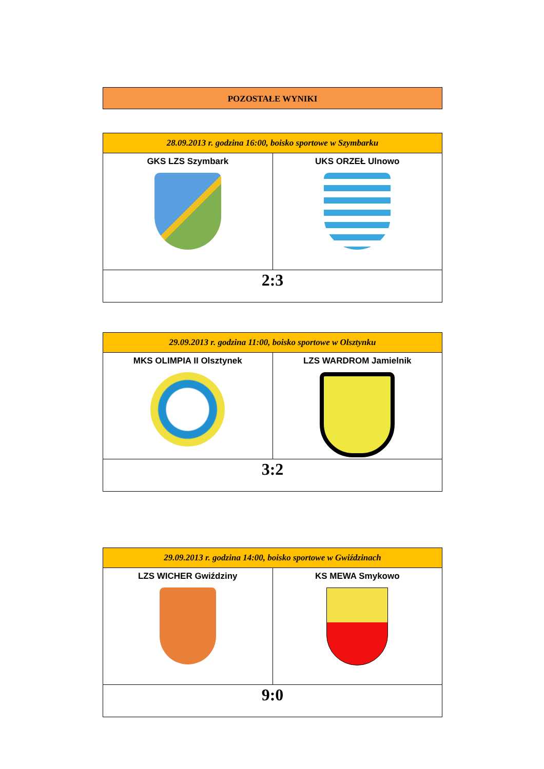POZOSTAŁE WYNIKI
| 28.09.2013 r. godzina 16:00, boisko sportowe w Szymbarku | |
| --- | --- |
| GKS LZS Szymbark | UKS ORZEŁ Ulnowo |
| 2:3 | |
| 29.09.2013 r. godzina 11:00, boisko sportowe w Olsztynku | |
| --- | --- |
| MKS OLIMPIA II Olsztynek | LZS WARDROM Jamielnik |
| 3:2 | |
| 29.09.2013 r. godzina 14:00, boisko sportowe w Gwiździnach | |
| --- | --- |
| LZS WICHER Gwiździny | KS MEWA Smykowo |
| 9:0 | |